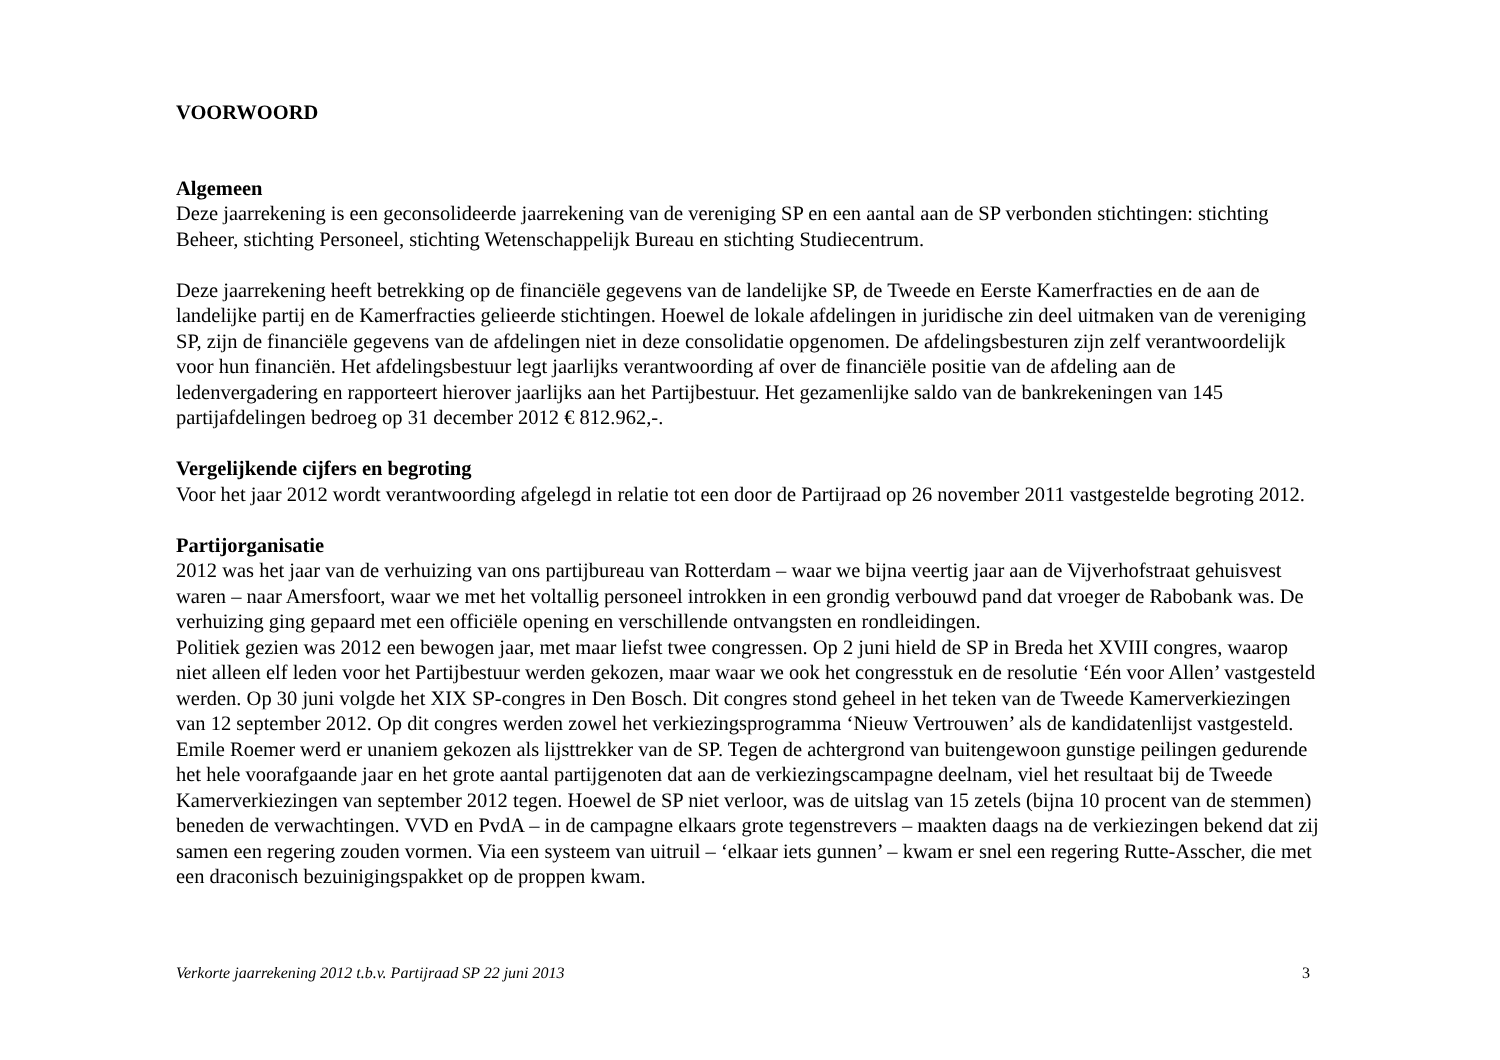VOORWOORD
Algemeen
Deze jaarrekening is een geconsolideerde jaarrekening van de vereniging SP en een aantal aan de SP verbonden stichtingen: stichting Beheer, stichting Personeel, stichting Wetenschappelijk Bureau en stichting Studiecentrum.
Deze jaarrekening heeft betrekking op de financiële gegevens van de landelijke SP, de Tweede en Eerste Kamerfracties en de aan de landelijke partij en de Kamerfracties gelieerde stichtingen. Hoewel de lokale afdelingen in juridische zin deel uitmaken van de vereniging SP, zijn de financiële gegevens van de afdelingen niet in deze consolidatie opgenomen. De afdelingsbesturen zijn zelf verantwoordelijk voor hun financiën. Het afdelingsbestuur legt jaarlijks verantwoording af over de financiële positie van de afdeling aan de ledenvergadering en rapporteert hierover jaarlijks aan het Partijbestuur. Het gezamenlijke saldo van de bankrekeningen van 145 partijafdelingen bedroeg op 31 december 2012 € 812.962,-.
Vergelijkende cijfers en begroting
Voor het jaar 2012 wordt verantwoording afgelegd in relatie tot een door de Partijraad op 26 november 2011 vastgestelde begroting 2012.
Partijorganisatie
2012 was het jaar van de verhuizing van ons partijbureau van Rotterdam – waar we bijna veertig jaar aan de Vijverhofstraat gehuisvest waren – naar Amersfoort, waar we met het voltallig personeel introkken in een grondig verbouwd pand dat vroeger de Rabobank was. De verhuizing ging gepaard met een officiële opening en verschillende ontvangsten en rondleidingen.
Politiek gezien was 2012 een bewogen jaar, met maar liefst twee congressen. Op 2 juni hield de SP in Breda het XVIII congres, waarop niet alleen elf leden voor het Partijbestuur werden gekozen, maar waar we ook het congresstuk en de resolutie ‘Eén voor Allen’ vastgesteld werden. Op 30 juni volgde het XIX SP-congres in Den Bosch. Dit congres stond geheel in het teken van de Tweede Kamerverkiezingen van 12 september 2012. Op dit congres werden zowel het verkiezingsprogramma ‘Nieuw Vertrouwen’ als de kandidatenlijst vastgesteld. Emile Roemer werd er unaniem gekozen als lijsttrekker van de SP. Tegen de achtergrond van buitengewoon gunstige peilingen gedurende het hele voorafgaande jaar en het grote aantal partijgenoten dat aan de verkiezingscampagne deelnam, viel het resultaat bij de Tweede Kamerverkiezingen van september 2012 tegen. Hoewel de SP niet verloor, was de uitslag van 15 zetels (bijna 10 procent van de stemmen) beneden de verwachtingen. VVD en PvdA – in de campagne elkaars grote tegenstrevers – maakten daags na de verkiezingen bekend dat zij samen een regering zouden vormen. Via een systeem van uitruil – ‘elkaar iets gunnen’ – kwam er snel een regering Rutte-Asscher, die met een draconisch bezuinigingspakket op de proppen kwam.
Verkorte jaarrekening 2012 t.b.v. Partijraad SP 22 juni 2013 3